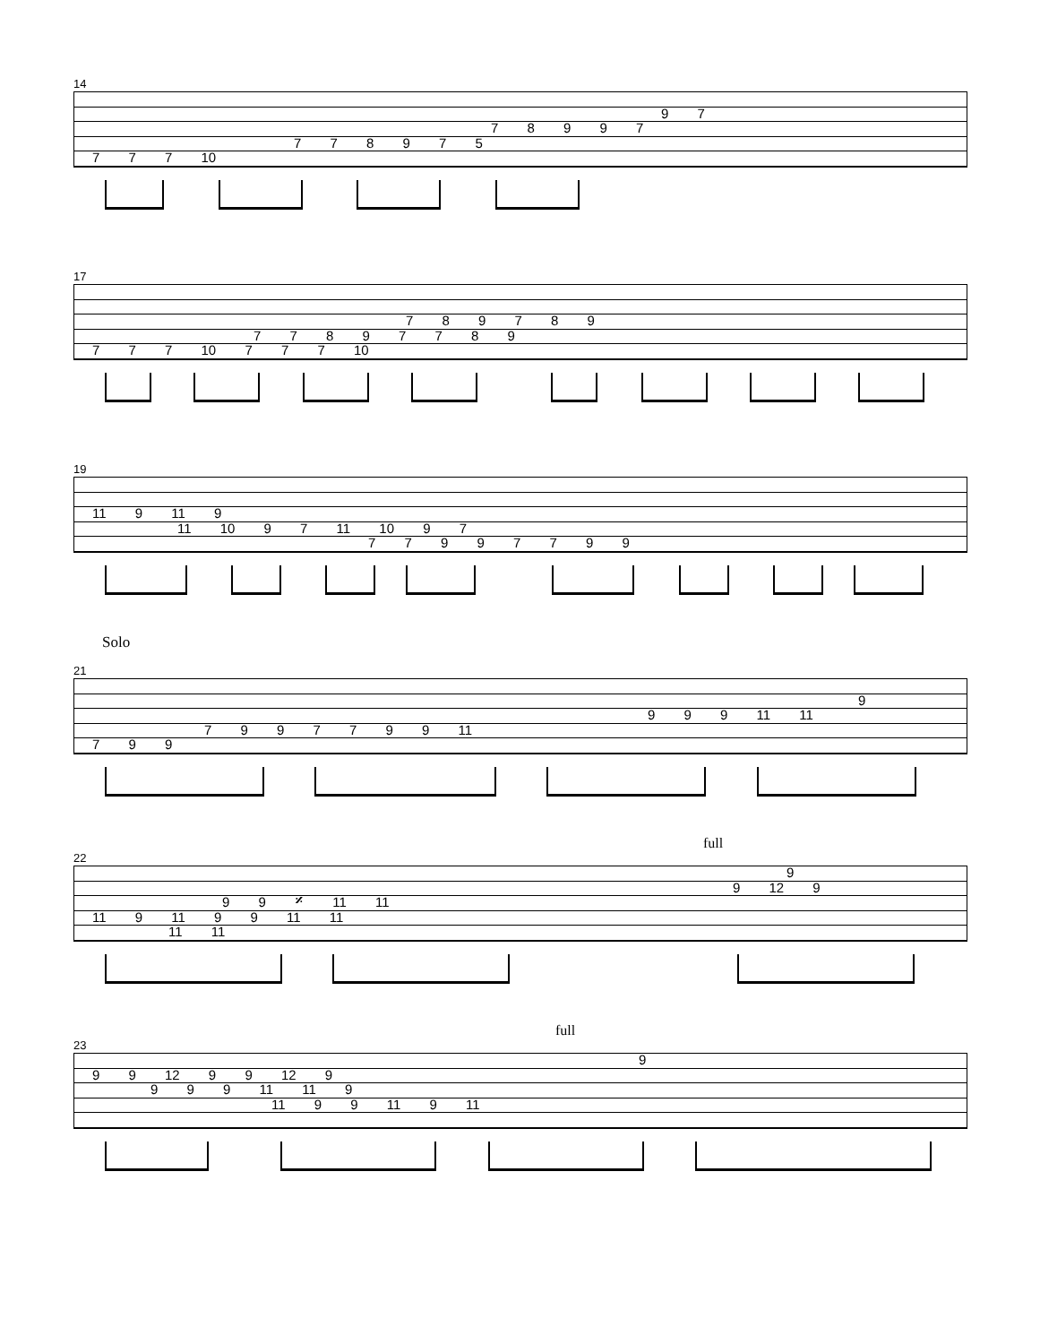14
9 7
7 8 9 9 7
7 7 8 9 7 5
7 7 7 10
17
7 8 9 7 8 9
7 7 8 9 7 7 8 9
7 7 7 10 7 7 7 10
19
11 9 11 9
11 10 9 7 11 10 9 7
7 7 9 9 7 7 9 9
Solo
21
9
9 9 9 11 11
7 9 9 7 7 9 9 11
7 9 9
full
22
9
9 12 9
9 9 𝄎 11 11
11 9 11 9 9 11 11
11 11
full
23
9
9 9 12 9 9 12 9
9 9 9 11 11 9
11 9 9 11 9 11